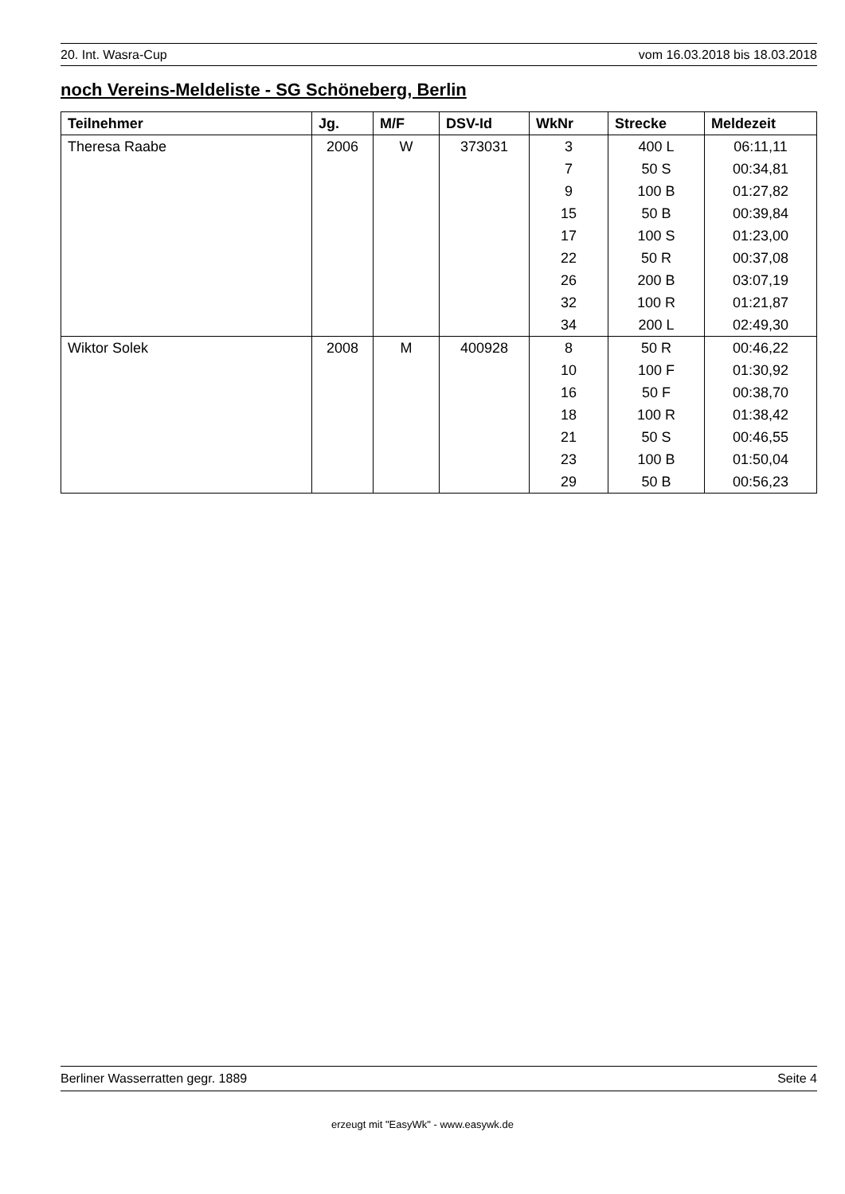20. Int. Wasra-Cup vom 16.03.2018 bis 18.03.2018
noch Vereins-Meldeliste - SG Schöneberg, Berlin
| Teilnehmer | Jg. | M/F | DSV-Id | WkNr | Strecke | Meldezeit |
| --- | --- | --- | --- | --- | --- | --- |
| Theresa Raabe | 2006 | W | 373031 | 3 | 400 L | 06:11,11 |
| | | | | 7 | 50 S | 00:34,81 |
| | | | | 9 | 100 B | 01:27,82 |
| | | | | 15 | 50 B | 00:39,84 |
| | | | | 17 | 100 S | 01:23,00 |
| | | | | 22 | 50 R | 00:37,08 |
| | | | | 26 | 200 B | 03:07,19 |
| | | | | 32 | 100 R | 01:21,87 |
| | | | | 34 | 200 L | 02:49,30 |
| Wiktor Solek | 2008 | M | 400928 | 8 | 50 R | 00:46,22 |
| | | | | 10 | 100 F | 01:30,92 |
| | | | | 16 | 50 F | 00:38,70 |
| | | | | 18 | 100 R | 01:38,42 |
| | | | | 21 | 50 S | 00:46,55 |
| | | | | 23 | 100 B | 01:50,04 |
| | | | | 29 | 50 B | 00:56,23 |
Berliner Wasserratten gegr. 1889 Seite 4
erzeugt mit "EasyWk" - www.easywk.de